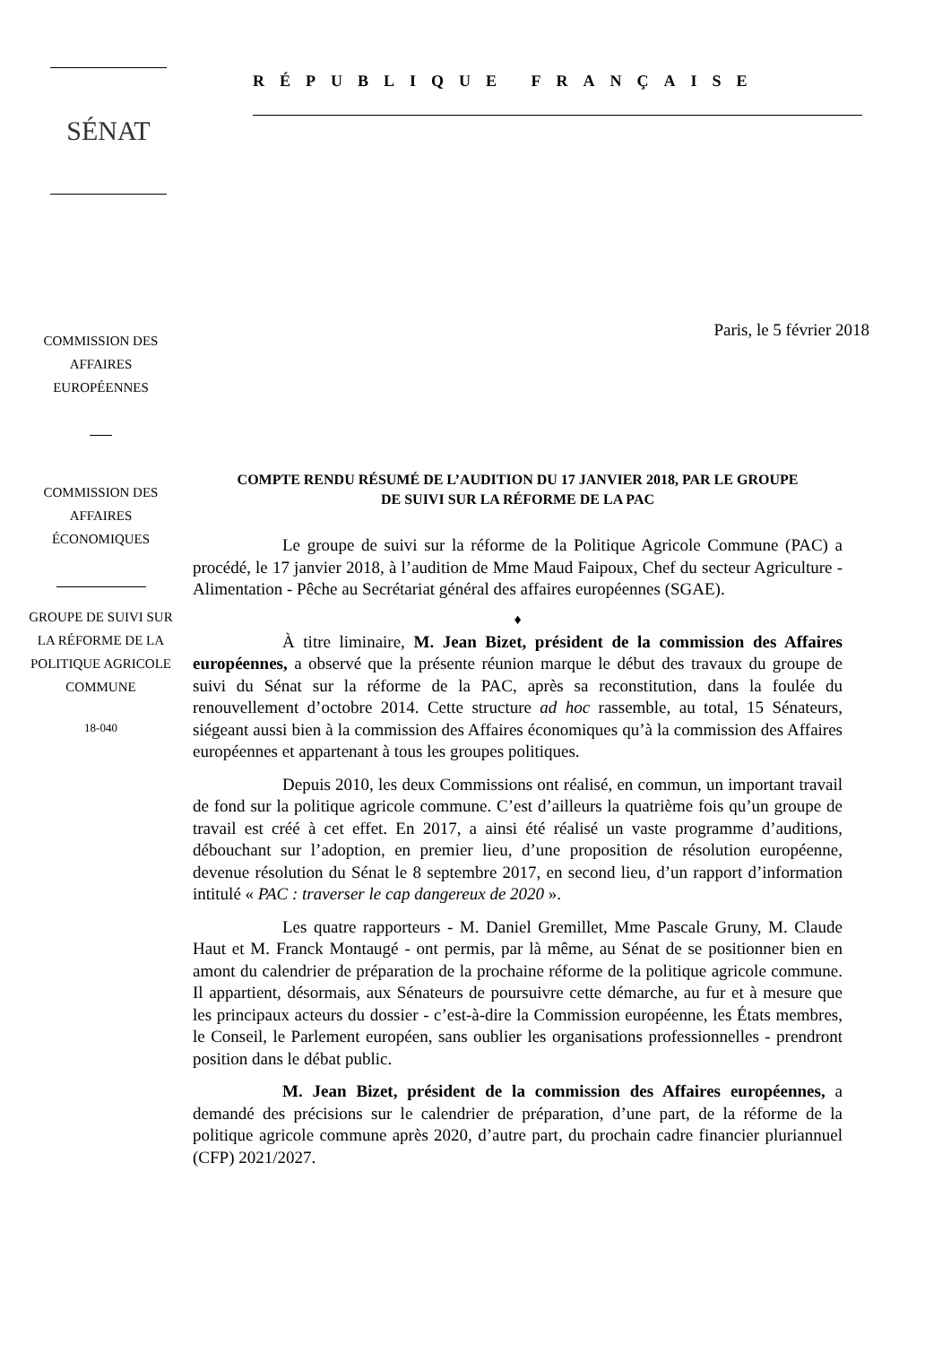SÉNAT
RÉPUBLIQUE FRANÇAISE
COMMISSION DES
AFFAIRES
EUROPÉENNES
COMMISSION DES
AFFAIRES
ÉCONOMIQUES
GROUPE DE SUIVI SUR
LA RÉFORME DE LA
POLITIQUE AGRICOLE
COMMUNE
18-040
Paris, le 5 février 2018
COMPTE RENDU RÉSUMÉ DE L’AUDITION DU 17 JANVIER 2018, PAR LE GROUPE
DE SUIVI SUR LA RÉFORME DE LA PAC
Le groupe de suivi sur la réforme de la Politique Agricole Commune (PAC) a procédé, le 17 janvier 2018, à l’audition de Mme Maud Faipoux, Chef du secteur Agriculture - Alimentation - Pêche au Secrétariat général des affaires européennes (SGAE).
♦
À titre liminaire, M. Jean Bizet, président de la commission des Affaires européennes, a observé que la présente réunion marque le début des travaux du groupe de suivi du Sénat sur la réforme de la PAC, après sa reconstitution, dans la foulée du renouvellement d’octobre 2014. Cette structure ad hoc rassemble, au total, 15 Sénateurs, siégeant aussi bien à la commission des Affaires économiques qu’à la commission des Affaires européennes et appartenant à tous les groupes politiques.
Depuis 2010, les deux Commissions ont réalisé, en commun, un important travail de fond sur la politique agricole commune. C’est d’ailleurs la quatrième fois qu’un groupe de travail est créé à cet effet. En 2017, a ainsi été réalisé un vaste programme d’auditions, débouchant sur l’adoption, en premier lieu, d’une proposition de résolution européenne, devenue résolution du Sénat le 8 septembre 2017, en second lieu, d’un rapport d’information intitulé « PAC : traverser le cap dangereux de 2020 ».
Les quatre rapporteurs - M. Daniel Gremillet, Mme Pascale Gruny, M. Claude Haut et M. Franck Montaugé - ont permis, par là même, au Sénat de se positionner bien en amont du calendrier de préparation de la prochaine réforme de la politique agricole commune. Il appartient, désormais, aux Sénateurs de poursuivre cette démarche, au fur et à mesure que les principaux acteurs du dossier - c’est-à-dire la Commission européenne, les États membres, le Conseil, le Parlement européen, sans oublier les organisations professionnelles - prendront position dans le débat public.
M. Jean Bizet, président de la commission des Affaires européennes, a demandé des précisions sur le calendrier de préparation, d’une part, de la réforme de la politique agricole commune après 2020, d’autre part, du prochain cadre financier pluriannuel (CFP) 2021/2027.